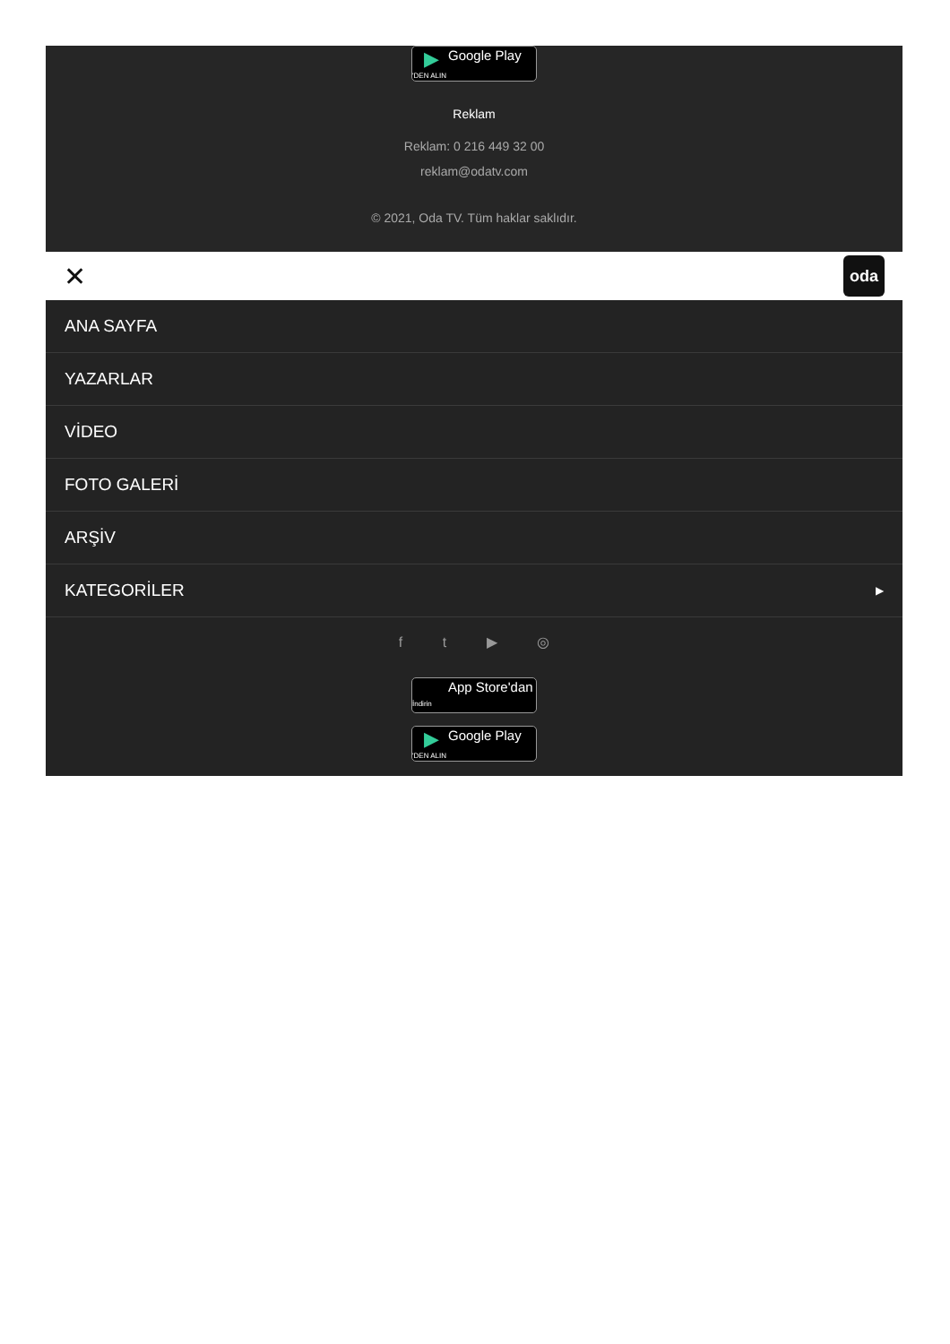▶ Google Play
'DEN ALIN
Reklam
Reklam: 0 216 449 32 00
reklam@odatv.com
© 2021, Oda TV. Tüm haklar saklıdır.
✕
oda
ANA SAYFA
YAZARLAR
VİDEO
FOTO GALERİ
ARŞİV
KATEGORİLER ▶
f t ▶ ◎
App Store'dan
İndirin
▶ Google Play
'DEN ALIN